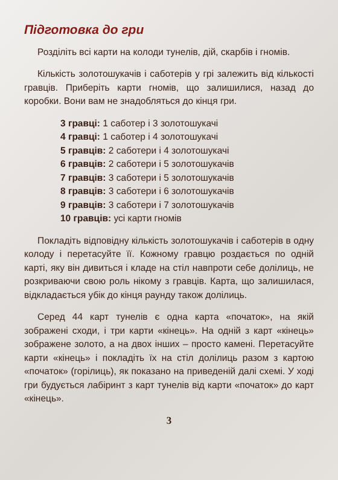Підготовка до гри
Розділіть всі карти на колоди тунелів, дій, скарбів і гномів.
Кількість золотошукачів і саботерів у грі залежить від кількості гравців. Приберіть карти гномів, що залишилися, назад до коробки. Вони вам не знадобляться до кінця гри.
3 гравці: 1 саботер і 3 золотошукачі
4 гравці: 1 саботер і 4 золотошукачі
5 гравців: 2 саботери і 4 золотошукачі
6 гравців: 2 саботери і 5 золотошукачів
7 гравців: 3 саботери і 5 золотошукачів
8 гравців: 3 саботери і 6 золотошукачів
9 гравців: 3 саботери і 7 золотошукачів
10 гравців: усі карти гномів
Покладіть відповідну кількість золотошукачів і саботерів в одну колоду і перетасуйте її. Кожному гравцю роздається по одній карті, яку він дивиться і кладе на стіл навпроти себе долілиць, не розкриваючи свою роль нікому з гравців. Карта, що залишилася, відкладається убік до кінця раунду також долілиць.
Серед 44 карт тунелів є одна карта «початок», на якій зображені сходи, і три карти «кінець». На одній з карт «кінець» зображене золото, а на двох інших – просто камені. Перетасуйте карти «кінець» і покладіть їх на стіл долілиць разом з картою «початок» (горілиць), як показано на приведеній далі схемі. У ході гри будується лабіринт з карт тунелів від карти «початок» до карт «кінець».
3